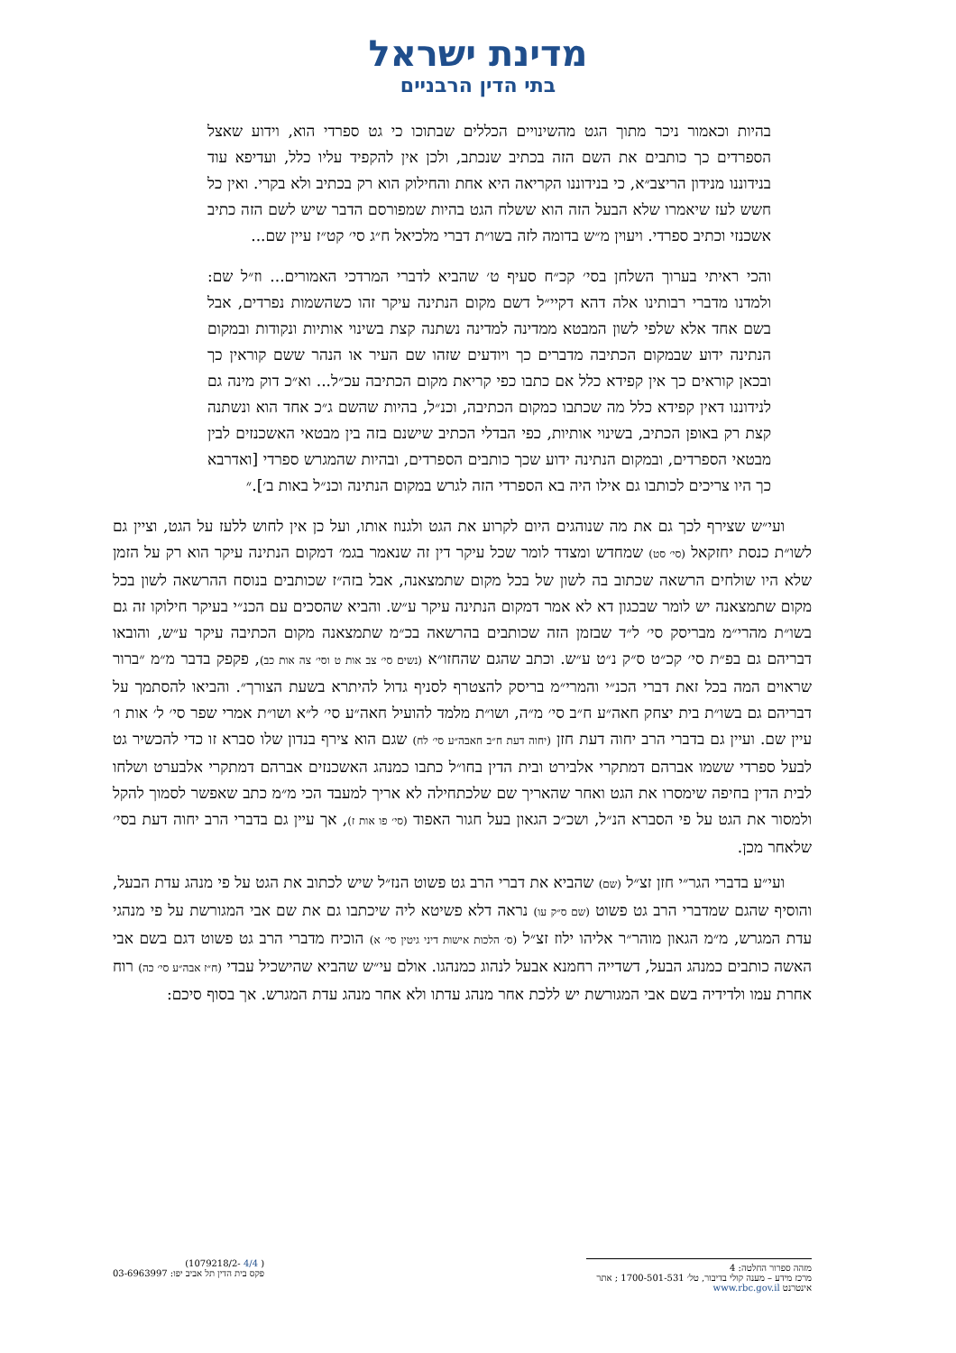מדינת ישראל
בתי הדין הרבניים
בהיות וכאמור ניכר מתוך הגט מהשינויים הכללים שבתוכו כי גט ספרדי הוא, וידוע שאצל הספרדים כך כותבים את השם הזה בכתיב שנכתב, ולכן אין להקפיד עליו כלל, ועדיפא עוד בנידוננו מנידון הריצב״א, כי בנידוננו הקריאה היא אחת והחילוק הוא רק בכתיב ולא בקרי. ואין כל חשש לעז שיאמרו שלא הבעל הזה הוא ששלח הגט בהיות שמפורסם הדבר שיש לשם הזה כתיב אשכנזי וכתיב ספרדי. ויעוין מ״ש בדומה לזה בשו״ת דברי מלכיאל ח״ג סי׳ קט״ז עיין שם...
והכי ראיתי בערוך השלחן בסי׳ קכ״ח סעיף ט׳ שהביא לדברי המרדכי האמורים... וז״ל שם: ולמדנו מדברי רבותינו אלה דהא דקיי״ל דשם מקום הנתינה עיקר זהו כשהשמות נפרדים, אבל בשם אחד אלא שלפי לשון המבטא ממדינה למדינה נשתנה קצת בשינוי אותיות ונקודות ובמקום הנתינה ידוע שבמקום הכתיבה מדברים כך ויודעים שזהו שם העיר או הנהר ששם קוראין כך ובכאן קוראים כך אין קפידא כלל אם כתבו כפי קריאת מקום הכתיבה עכ״ל... וא״כ דוק מינה גם לנידוננו דאין קפידא כלל מה שכתבו כמקום הכתיבה, וכנ״ל, בהיות שהשם ג״כ אחד הוא ונשתנה קצת רק באופן הכתיב, בשינוי אותיות, כפי הבדלי הכתיב שישנם בזה בין מבטאי האשכנזים לבין מבטאי הספרדים, ובמקום הנתינה ידוע שכך כותבים הספרדים, ובהיות שהמגרש ספרדי [ואדרבא כך היו צריכים לכותבו גם אילו היה בא הספרדי הזה לגרש במקום הנתינה וכנ״ל באות ב׳].״
ועי״ש שצירף לכך גם את מה שנוהגים היום לקרוע את הגט ולגנוז אותו, ועל כן אין לחוש ללעז על הגט, וציין גם לשו״ת כנסת יחזקאל (סי׳ סט) שמחדש ומצדד לומר שכל עיקר דין זה שנאמר בגמ׳ דמקום הנתינה עיקר הוא רק על הזמן שלא היו שולחים הרשאה שכתוב בה לשון של בכל מקום שתמצאנה, אבל בזה״ז שכותבים בנוסח ההרשאה לשון בכל מקום שתמצאנה יש לומר שבכגון דא לא אמר דמקום הנתינה עיקר ע״ש. והביא שהסכים עם הכנ״י בעיקר חילוקו זה גם בשו״ת מהרי״מ מבריסק סי׳ ל״ד שבזמן הזה שכותבים בהרשאה בכ״מ שתמצאנה מקום הכתיבה עיקר ע״ש, והובאו דבריהם גם בפ״ת סי׳ קכ״ט ס״ק נ״ט ע״ש. וכתב שהגם שהחזו״א (נשים סי׳ צב אות ט וסי׳ צה אות כב), פקפק בדבר מ״מ ״ברור שראוים המה בכל זאת דברי הכנ״י והמרי״מ בריסק להצטרף לסניף גדול להיתרא בשעת הצורך״. והביאו להסתמך על דבריהם גם בשו״ת בית יצחק חאה״ע ח״ב סי׳ מ״ה, ושו״ת מלמד להועיל חאה״ע סי׳ ל״א ושו״ת אמרי שפר סי׳ ל׳ אות ו׳ עיין שם. ועיין גם בדברי הרב יחוה דעת חזן (יחוה דעת ח״ב חאבה״ע סי׳ לח) שגם הוא צירף בנדון שלו סברא זו כדי להכשיר גט לבעל ספרדי ששמו אברהם דמתקרי אלבירט ובית הדין בחו״ל כתבו כמנהג האשכנזים אברהם דמתקרי אלבערט ושלחו לבית הדין בחיפה שימסרו את הגט ואחר שהאריך שם שלכתחילה לא אריך למעבד הכי מ״מ כתב שאפשר לסמוך להקל ולמסור את הגט על פי הסברא הנ״ל, ושכ״כ הגאון בעל חגור האפוד (סי׳ פו אות ז), אך עיין גם בדברי הרב יחוה דעת בסי׳ שלאחר מכן.
ועי״ע בדברי הגר״י חזן זצ״ל (שם) שהביא את דברי הרב גט פשוט הנז״ל שיש לכתוב את הגט על פי מנהג עדת הבעל, והוסיף שהגם שמדברי הרב גט פשוט (שם ס״ק עו) נראה דלא פשיטא ליה שיכתבו גם את שם אבי המגורשת על פי מנהגי עדת המגרש, מ״מ הגאון מוהר״ר אליהו ילוז זצ״ל (ס׳ הלכות אישות דיני גיטין סי׳ א) הוכיח מדברי הרב גט פשוט דגם בשם אבי האשה כותבים כמנהג הבעל, דשדייה רחמנא אבעל לנהוג כמנהגו. אולם עי״ש שהביא שהישכיל עבדי (ח״ז אבה״ע סי׳ כה) רוח אחרת עמו ולדידיה בשם אבי המגורשת יש ללכת אחר מנהג עדתו ולא אחר מנהג עדת המגרש. אך בסוף סיכם:
מזהה ספרור החלטה: 4
מרכז מידע – מענה קולי בדיבור, טל׳ 1700-501-531 ; אתר אינטרנט www.rbc.gov.il
( 4/4 -1079218/2)
פקס בית הדין תל אביב יפו: 03-6963997